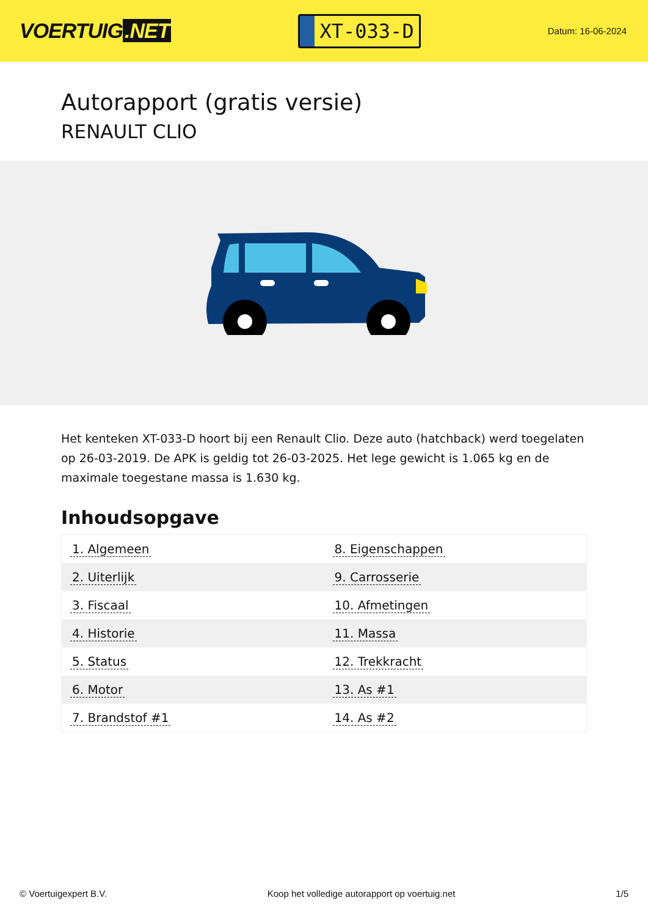VOERTUIG.NET
XT-033-D
Datum: 16-06-2024
Autorapport (gratis versie)
RENAULT CLIO
Het kenteken XT-033-D hoort bij een Renault Clio. Deze auto (hatchback) werd toegelaten op 26-03-2019. De APK is geldig tot 26-03-2025. Het lege gewicht is 1.065 kg en de maximale toegestane massa is 1.630 kg.
Inhoudsopgave
| 1. Algemeen | 8. Eigenschappen |
| 2. Uiterlijk | 9. Carrosserie |
| 3. Fiscaal | 10. Afmetingen |
| 4. Historie | 11. Massa |
| 5. Status | 12. Trekkracht |
| 6. Motor | 13. As #1 |
| 7. Brandstof #1 | 14. As #2 |
© Voertuigexpert B.V. Koop het volledige autorapport op voertuig.net 1/5